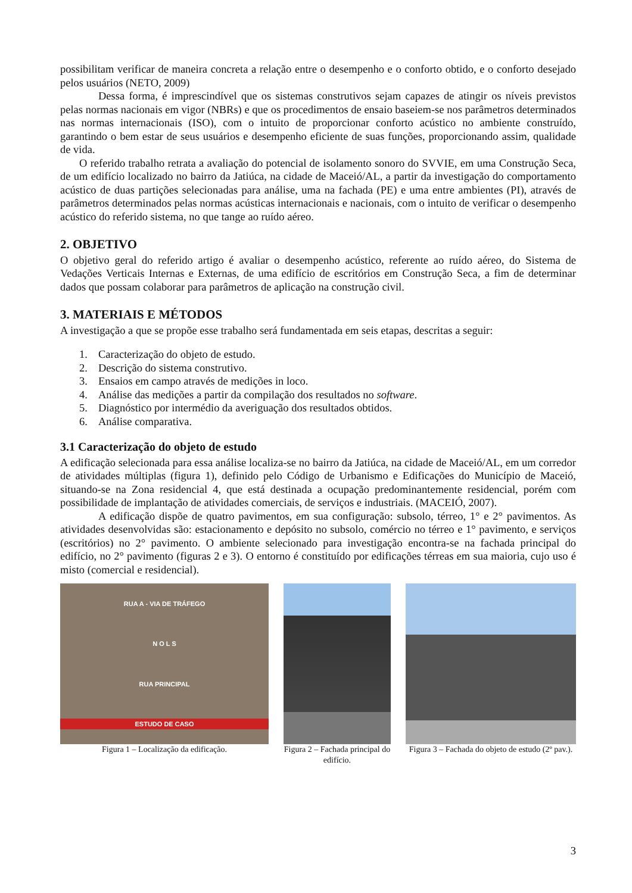possibilitam verificar de maneira concreta a relação entre o desempenho e o conforto obtido, e o conforto desejado pelos usuários (NETO, 2009)
Dessa forma, é imprescindível que os sistemas construtivos sejam capazes de atingir os níveis previstos pelas normas nacionais em vigor (NBRs) e que os procedimentos de ensaio baseiem-se nos parâmetros determinados nas normas internacionais (ISO), com o intuito de proporcionar conforto acústico no ambiente construído, garantindo o bem estar de seus usuários e desempenho eficiente de suas funções, proporcionando assim, qualidade de vida.
O referido trabalho retrata a avaliação do potencial de isolamento sonoro do SVVIE, em uma Construção Seca, de um edifício localizado no bairro da Jatiúca, na cidade de Maceió/AL, a partir da investigação do comportamento acústico de duas partições selecionadas para análise, uma na fachada (PE) e uma entre ambientes (PI), através de parâmetros determinados pelas normas acústicas internacionais e nacionais, com o intuito de verificar o desempenho acústico do referido sistema, no que tange ao ruído aéreo.
2. OBJETIVO
O objetivo geral do referido artigo é avaliar o desempenho acústico, referente ao ruído aéreo, do Sistema de Vedações Verticais Internas e Externas, de uma edifício de escritórios em Construção Seca, a fim de determinar dados que possam colaborar para parâmetros de aplicação na construção civil.
3. MATERIAIS E MÉTODOS
A investigação a que se propõe esse trabalho será fundamentada em seis etapas, descritas a seguir:
1. Caracterização do objeto de estudo.
2. Descrição do sistema construtivo.
3. Ensaios em campo através de medições in loco.
4. Análise das medições a partir da compilação dos resultados no software.
5. Diagnóstico por intermédio da averiguação dos resultados obtidos.
6. Análise comparativa.
3.1 Caracterização do objeto de estudo
A edificação selecionada para essa análise localiza-se no bairro da Jatiúca, na cidade de Maceió/AL, em um corredor de atividades múltiplas (figura 1), definido pelo Código de Urbanismo e Edificações do Município de Maceió, situando-se na Zona residencial 4, que está destinada a ocupação predominantemente residencial, porém com possibilidade de implantação de atividades comerciais, de serviços e industriais. (MACEIÓ, 2007).
A edificação dispõe de quatro pavimentos, em sua configuração: subsolo, térreo, 1° e 2° pavimentos. As atividades desenvolvidas são: estacionamento e depósito no subsolo, comércio no térreo e 1° pavimento, e serviços (escritórios) no 2° pavimento. O ambiente selecionado para investigação encontra-se na fachada principal do edifício, no 2° pavimento (figuras 2 e 3). O entorno é constituído por edificações térreas em sua maioria, cujo uso é misto (comercial e residencial).
RUA A - VIA DE TRÁFEGO
N O L S
RUA PRINCIPAL
ESTUDO DE CASO
Figura 1 – Localização da edificação.
Figura 2 – Fachada principal do edifício.
Figura 3 – Fachada do objeto de estudo (2º pav.).
3